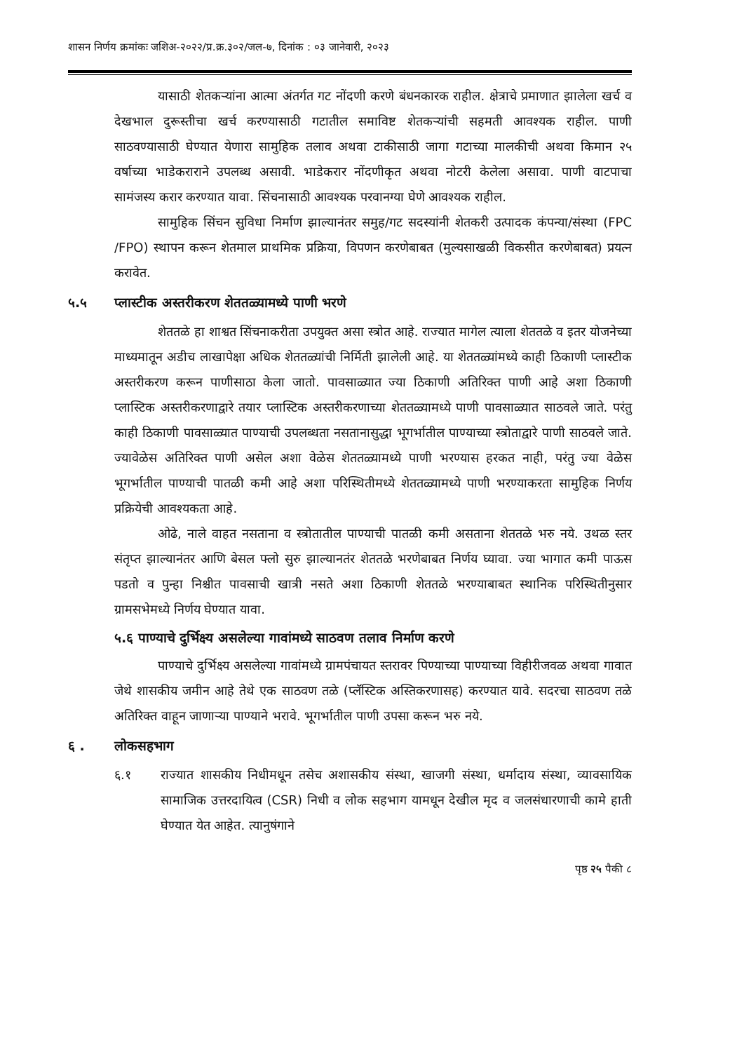शासन निर्णय क्रमांकः जशिअ-२०२२/प्र.क्र.३०२/जल-७, दिनांक : ०३ जानेवारी, २०२३
यासाठी शेतकऱ्यांना आत्मा अंतर्गत गट नोंदणी करणे बंधनकारक राहील. क्षेत्राचे प्रमाणात झालेला खर्च व देखभाल दुरूस्तीचा खर्च करण्यासाठी गटातील समाविष्ट शेतकऱ्यांची सहमती आवश्यक राहील. पाणी साठवण्यासाठी घेण्यात येणारा सामुहिक तलाव अथवा टाकीसाठी जागा गटाच्या मालकीची अथवा किमान २५ वर्षाच्या भाडेकराराने उपलब्ध असावी. भाडेकरार नोंदणीकृत अथवा नोटरी केलेला असावा. पाणी वाटपाचा सामंजस्य करार करण्यात यावा. सिंचनासाठी आवश्यक परवानग्या घेणे आवश्यक राहील.
सामुहिक सिंचन सुविधा निर्माण झाल्यानंतर समुह/गट सदस्यांनी शेतकरी उत्पादक कंपन्या/संस्था (FPC /FPO) स्थापन करून शेतमाल प्राथमिक प्रक्रिया, विपणन करणेबाबत (मुल्यसाखळी विकसीत करणेबाबत) प्रयत्न करावेत.
५.५ प्लास्टीक अस्तरीकरण शेततळ्यामध्ये पाणी भरणे
शेततळे हा शाश्वत सिंचनाकरीता उपयुक्त असा स्त्रोत आहे. राज्यात मागेल त्याला शेततळे व इतर योजनेच्या माध्यमातून अडीच लाखापेक्षा अधिक शेततळ्यांची निर्मिती झालेली आहे. या शेततळ्यांमध्ये काही ठिकाणी प्लास्टीक अस्तरीकरण करून पाणीसाठा केला जातो. पावसाळ्यात ज्या ठिकाणी अतिरिक्त पाणी आहे अशा ठिकाणी प्लास्टिक अस्तरीकरणाद्वारे तयार प्लास्टिक अस्तरीकरणाच्या शेततळ्यामध्ये पाणी पावसाळ्यात साठवले जाते. परंतु काही ठिकाणी पावसाळ्यात पाण्याची उपलब्धता नसतानासुद्धा भूगर्भातील पाण्याच्या स्त्रोताद्वारे पाणी साठवले जाते. ज्यावेळेस अतिरिक्त पाणी असेल अशा वेळेस शेततळ्यामध्ये पाणी भरण्यास हरकत नाही, परंतु ज्या वेळेस भूगर्भातील पाण्याची पातळी कमी आहे अशा परिस्थितीमध्ये शेततळ्यामध्ये पाणी भरण्याकरता सामुहिक निर्णय प्रक्रियेची आवश्यकता आहे.
ओढे, नाले वाहत नसताना व स्त्रोतातील पाण्याची पातळी कमी असताना शेततळे भरु नये. उथळ स्तर संतृप्त झाल्यानंतर आणि बेसल फ्लो सुरु झाल्यानतंर शेततळे भरणेबाबत निर्णय घ्यावा. ज्या भागात कमी पाऊस पडतो व पुन्हा निश्चीत पावसाची खात्री नसते अशा ठिकाणी शेततळे भरण्याबाबत स्थानिक परिस्थितीनुसार ग्रामसभेमध्ये निर्णय घेण्यात यावा.
५.६ पाण्याचे दुर्भिक्ष्य असलेल्या गावांमध्ये साठवण तलाव निर्माण करणे
पाण्याचे दुर्भिक्ष्य असलेल्या गावांमध्ये ग्रामपंचायत स्तरावर पिण्याच्या पाण्याच्या विहीरीजवळ अथवा गावात जेथे शासकीय जमीन आहे तेथे एक साठवण तळे (प्लॅस्टिक अस्तिकरणासह) करण्यात यावे. सदरचा साठवण तळे अतिरिक्त वाहून जाणाऱ्या पाण्याने भरावे. भूगर्भातील पाणी उपसा करून भरु नये.
६ . लोकसहभाग
६.१ राज्यात शासकीय निधीमधून तसेच अशासकीय संस्था, खाजगी संस्था, धर्मादाय संस्था, व्यावसायिक सामाजिक उत्तरदायित्व (CSR) निधी व लोक सहभाग यामधून देखील मृद व जलसंधारणाची कामे हाती घेण्यात येत आहेत. त्यानुषंगाने
पृष्ठ २५ पैकी ८